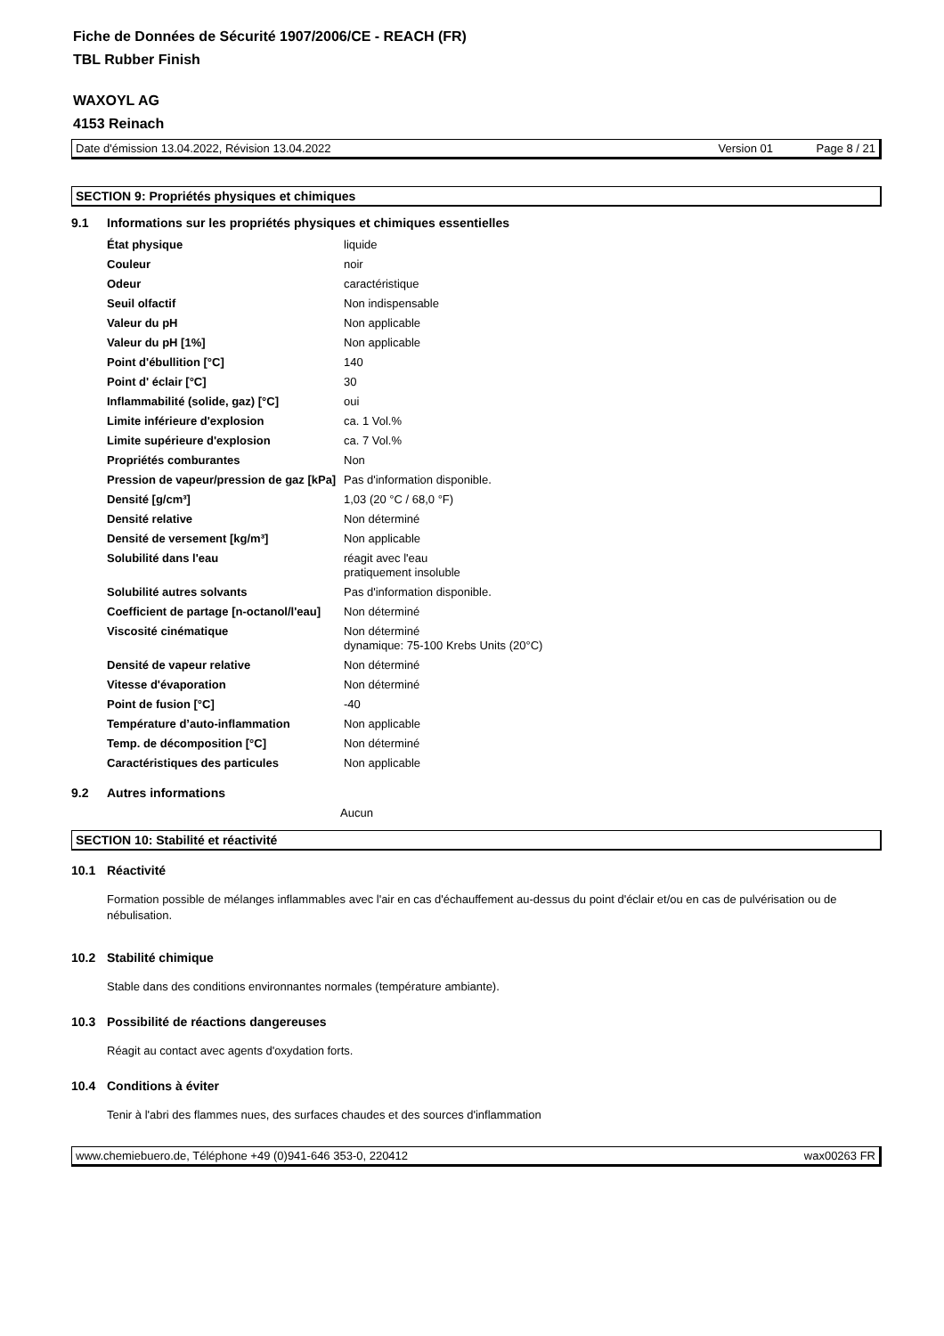Fiche de Données de Sécurité 1907/2006/CE - REACH (FR)
TBL Rubber Finish
WAXOYL AG
4153 Reinach
Date d'émission 13.04.2022, Révision 13.04.2022 Version 01 Page 8 / 21
SECTION 9: Propriétés physiques et chimiques
9.1 Informations sur les propriétés physiques et chimiques essentielles
| État physique | liquide |
| Couleur | noir |
| Odeur | caractéristique |
| Seuil olfactif | Non indispensable |
| Valeur du pH | Non applicable |
| Valeur du pH [1%] | Non applicable |
| Point d'ébullition [°C] | 140 |
| Point d' éclair [°C] | 30 |
| Inflammabilité (solide, gaz) [°C] | oui |
| Limite inférieure d'explosion | ca. 1 Vol.% |
| Limite supérieure d'explosion | ca. 7 Vol.% |
| Propriétés comburantes | Non |
| Pression de vapeur/pression de gaz [kPa] | Pas d'information disponible. |
| Densité [g/cm³] | 1,03 (20 °C / 68,0 °F) |
| Densité relative | Non déterminé |
| Densité de versement [kg/m³] | Non applicable |
| Solubilité dans l'eau | réagit avec l'eau pratiquement insoluble |
| Solubilité autres solvants | Pas d'information disponible. |
| Coefficient de partage [n-octanol/l'eau] | Non déterminé |
| Viscosité cinématique | Non déterminé dynamique: 75-100 Krebs Units (20°C) |
| Densité de vapeur relative | Non déterminé |
| Vitesse d'évaporation | Non déterminé |
| Point de fusion [°C] | -40 |
| Température d’auto-inflammation | Non applicable |
| Temp. de décomposition [°C] | Non déterminé |
| Caractéristiques des particules | Non applicable |
9.2 Autres informations
Aucun
SECTION 10: Stabilité et réactivité
10.1 Réactivité
Formation possible de mélanges inflammables avec l'air en cas d'échauffement au-dessus du point d'éclair et/ou en cas de pulvérisation ou de nébulisation.
10.2 Stabilité chimique
Stable dans des conditions environnantes normales (température ambiante).
10.3 Possibilité de réactions dangereuses
Réagit au contact avec agents d'oxydation forts.
10.4 Conditions à éviter
Tenir à l'abri des flammes nues, des surfaces chaudes et des sources d'inflammation
www.chemiebuero.de, Téléphone +49 (0)941-646 353-0, 220412 wax00263 FR